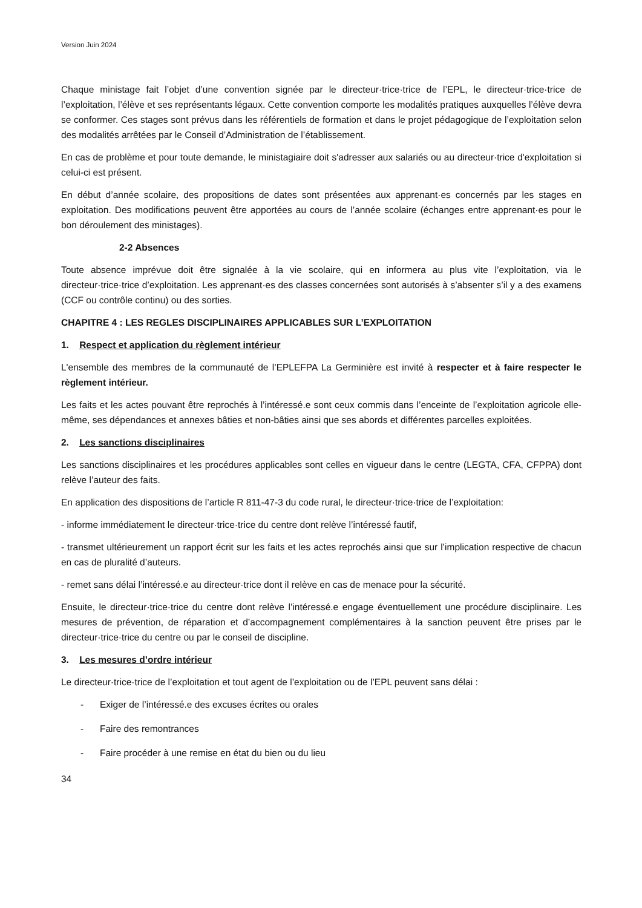Version Juin 2024
Chaque ministage fait l’objet d’une convention signée par le directeur·trice·trice de l’EPL, le directeur·trice·trice de l’exploitation, l’élève et ses représentants légaux. Cette convention comporte les modalités pratiques auxquelles l’élève devra se conformer. Ces stages sont prévus dans les référentiels de formation et dans le projet pédagogique de l’exploitation selon des modalités arrêtées par le Conseil d’Administration de l’établissement.
En cas de problème et pour toute demande, le ministagiaire doit s'adresser aux salariés ou au directeur·trice d'exploitation si celui-ci est présent.
En début d’année scolaire, des propositions de dates sont présentées aux apprenant·es concernés par les stages en exploitation. Des modifications peuvent être apportées au cours de l’année scolaire (échanges entre apprenant·es pour le bon déroulement des ministages).
2-2 Absences
Toute absence imprévue doit être signalée à la vie scolaire, qui en informera au plus vite l’exploitation, via le directeur·trice·trice d’exploitation. Les apprenant·es des classes concernées sont autorisés à s’absenter s’il y a des examens (CCF ou contrôle continu) ou des sorties.
CHAPITRE 4 : LES REGLES DISCIPLINAIRES APPLICABLES SUR L’EXPLOITATION
1. Respect et application du règlement intérieur
L'ensemble des membres de la communauté de l’EPLEFPA La Germinière est invité à respecter et à faire respecter le règlement intérieur.
Les faits et les actes pouvant être reprochés à l’intéressé.e sont ceux commis dans l’enceinte de l’exploitation agricole elle-même, ses dépendances et annexes bâties et non-bâties ainsi que ses abords et différentes parcelles exploitées.
2. Les sanctions disciplinaires
Les sanctions disciplinaires et les procédures applicables sont celles en vigueur dans le centre (LEGTA, CFA, CFPPA) dont relève l’auteur des faits.
En application des dispositions de l’article R 811-47-3 du code rural, le directeur·trice·trice de l’exploitation:
- informe immédiatement le directeur·trice·trice du centre dont relève l’intéressé fautif,
- transmet ultérieurement un rapport écrit sur les faits et les actes reprochés ainsi que sur l’implication respective de chacun en cas de pluralité d’auteurs.
- remet sans délai l’intéressé.e au directeur·trice dont il relève en cas de menace pour la sécurité.
Ensuite, le directeur·trice·trice du centre dont relève l’intéressé.e engage éventuellement une procédure disciplinaire. Les mesures de prévention, de réparation et d’accompagnement complémentaires à la sanction peuvent être prises par le directeur·trice·trice du centre ou par le conseil de discipline.
3. Les mesures d’ordre intérieur
Le directeur·trice·trice de l’exploitation et tout agent de l’exploitation ou de l’EPL peuvent sans délai :
- Exiger de l’intéressé.e des excuses écrites ou orales
- Faire des remontrances
- Faire procéder à une remise en état du bien ou du lieu
34